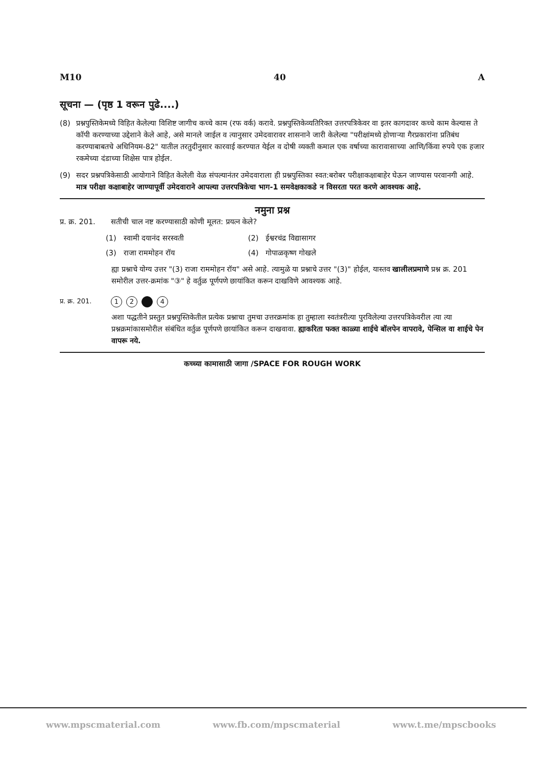M10 40 A
सूचना — (पृष्ठ 1 वरून पुढे....)
(8) प्रश्नपुस्तिकेमध्ये विहित केलेल्या विशिष्ट जागीच कच्चे काम (रफ वर्क) करावे. प्रश्नपुस्तिकेव्यतिरिक्त उत्तरपत्रिकेवर वा इतर कागदावर कच्चे काम केल्यास ते कॉपी करण्याच्या उद्देशाने केले आहे, असे मानले जाईल व त्यानुसार उमेदवारावर शासनाने जारी केलेल्या "परीक्षांमध्ये होणाऱ्या गैरप्रकारांना प्रतिबंध करण्याबाबतचे अधिनियम-82" यातील तरतुदीनुसार कारवाई करण्यात येईल व दोषी व्यक्ती कमाल एक वर्षाच्या कारावासाच्या आणि/किंवा रुपये एक हजार रकमेच्या दंडाच्या शिक्षेस पात्र होईल.
(9) सदर प्रश्नपत्रिकेसाठी आयोगाने विहित केलेली वेळ संपल्यानंतर उमेदवाराला ही प्रश्नपुस्तिका स्वत:बरोबर परीक्षाकक्षाबाहेर घेऊन जाण्यास परवानगी आहे. मात्र परीक्षा कक्षाबाहेर जाण्यापूर्वी उमेदवाराने आपल्या उत्तरपत्रिकेचा भाग-1 समवेक्षकाकडे न विसरता परत करणे आवश्यक आहे.
नमुना प्रश्न
प्र. क्र. 201. सतीची चाल नष्ट करण्यासाठी कोणी मूलत: प्रयत्न केले?
| (1) | स्वामी दयानंद सरस्वती | (2) | ईश्वरचंद्र विद्यासागर |
| (3) | राजा राममोहन रॉय | (4) | गोपाळकृष्ण गोखले |
ह्या प्रश्नाचे योग्य उत्तर "(3) राजा राममोहन रॉय" असे आहे. त्यामुळे या प्रश्नाचे उत्तर "(3)" होईल, यास्तव खालीलप्रमाणे प्रश्न क्र. 201 समोरील उत्तर-क्रमांक "③" हे वर्तुळ पूर्णपणे छायांकित करून दाखविणे आवश्यक आहे.
प्र. क्र. 201. 1 2 4
अशा पद्धतीने प्रस्तुत प्रश्नपुस्तिकेतील प्रत्येक प्रश्नाचा तुमचा उत्तरक्रमांक हा तुम्हाला स्वतंत्ररीत्या पुरविलेल्या उत्तरपत्रिकेवरील त्या त्या प्रश्नक्रमांकासमोरील संबंधित वर्तुळ पूर्णपणे छायांकित करून दाखवावा. ह्याकरिता फक्त काळ्या शाईचे बॉलपेन वापरावे, पेन्सिल वा शाईचे पेन वापरू नये.
कच्च्या कामासाठी जागा /SPACE FOR ROUGH WORK
www.mpscmaterial.com www.fb.com/mpscmaterial www.t.me/mpscbooks